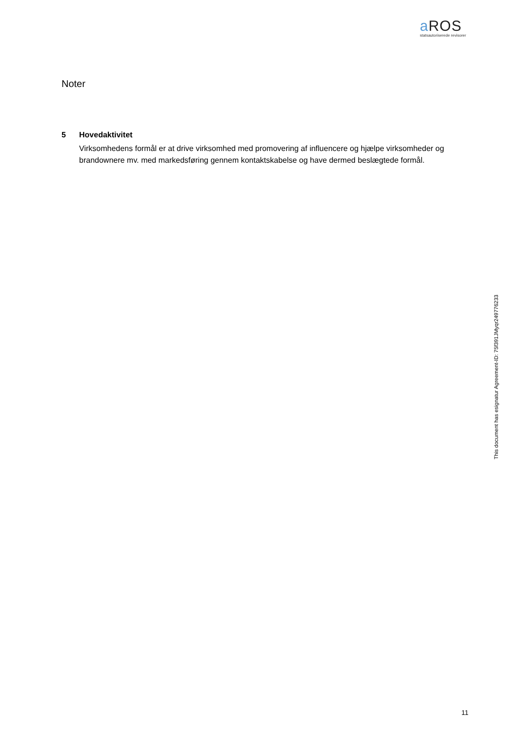a ROS
statsautoriserede revisorer
Noter
5 Hovedaktivitet
Virksomhedens formål er at drive virksomhed med promovering af influencere og hjælpe virksomheder og brandownere mv. med markedsføring gennem kontaktskabelse og have dermed beslægtede formål.
This document has esignatur Agreement-ID: 75f391JMyqr249776233
11